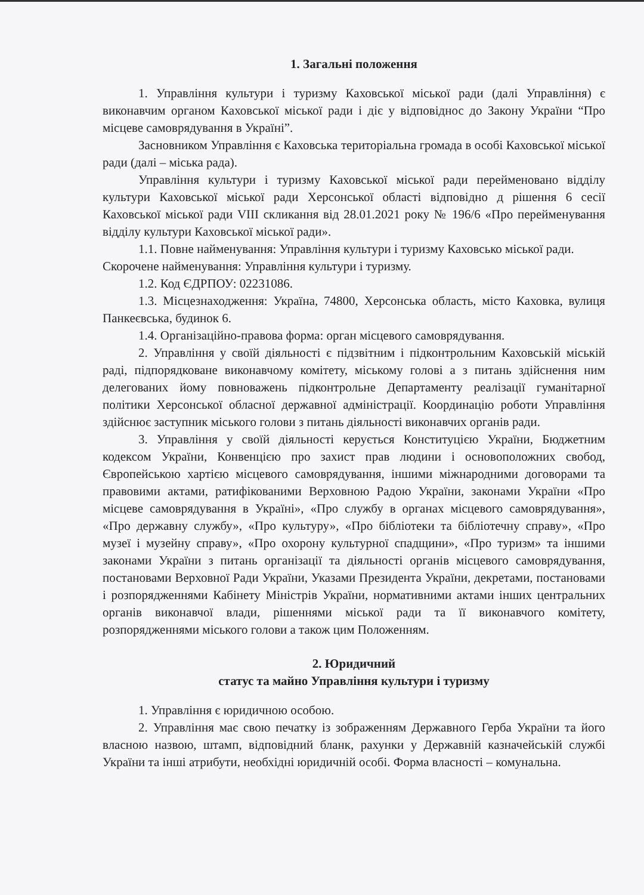1. Загальні положення
1. Управління культури і туризму Каховської міської ради (далі Управління) є виконавчим органом Каховської міської ради і діє у відповіднос до Закону України “Про місцеве самоврядування в Україні”.
Засновником Управління є Каховська територіальна громада в особі Каховської міської ради (далі – міська рада).
Управління культури і туризму Каховської міської ради перейменовано відділу культури Каховської міської ради Херсонської області відповідно д рішення 6 сесії Каховської міської ради VIII скликання від 28.01.2021 року № 196/6 «Про перейменування відділу культури Каховської міської ради».
1.1. Повне найменування: Управління культури і туризму Каховсько міської ради.
Скорочене найменування: Управління культури і туризму.
1.2. Код ЄДРПОУ: 02231086.
1.3. Місцезнаходження: Україна, 74800, Херсонська область, місто Каховка, вулиця Панкеєвська, будинок 6.
1.4. Організаційно-правова форма: орган місцевого самоврядування.
2. Управління у своїй діяльності є підзвітним і підконтрольним Каховській міській раді, підпорядковане виконавчому комітету, міському голові а з питань здійснення ним делегованих йому повноважень підконтрольне Департаменту реалізації гуманітарної політики Херсонської обласної державної адміністрації. Координацію роботи Управління здійснює заступник міського голови з питань діяльності виконавчих органів ради.
3. Управління у своїй діяльності керується Конституцією України, Бюджетним кодексом України, Конвенцією про захист прав людини і основоположних свобод, Європейською хартією місцевого самоврядування, іншими міжнародними договорами та правовими актами, ратифікованими Верховною Радою України, законами України «Про місцеве самоврядування в Україні», «Про службу в органах місцевого самоврядування», «Про державну службу», «Про культуру», «Про бібліотеки та бібліотечну справу», «Про музеї і музейну справу», «Про охорону культурної спадщини», «Про туризм» та іншими законами України з питань організації та діяльності органів місцевого самоврядування, постановами Верховної Ради України, Указами Президента України, декретами, постановами і розпорядженнями Кабінету Міністрів України, нормативними актами інших центральних органів виконавчої влади, рішеннями міської ради та її виконавчого комітету, розпорядженнями міського голови а також цим Положенням.
2. Юридичний
статус та майно Управління культури і туризму
1. Управління є юридичною особою.
2. Управління має свою печатку із зображенням Державного Герба України та його власною назвою, штамп, відповідний бланк, рахунки у Державній казначейській службі України та інші атрибути, необхідні юридичній особі. Форма власності – комунальна.